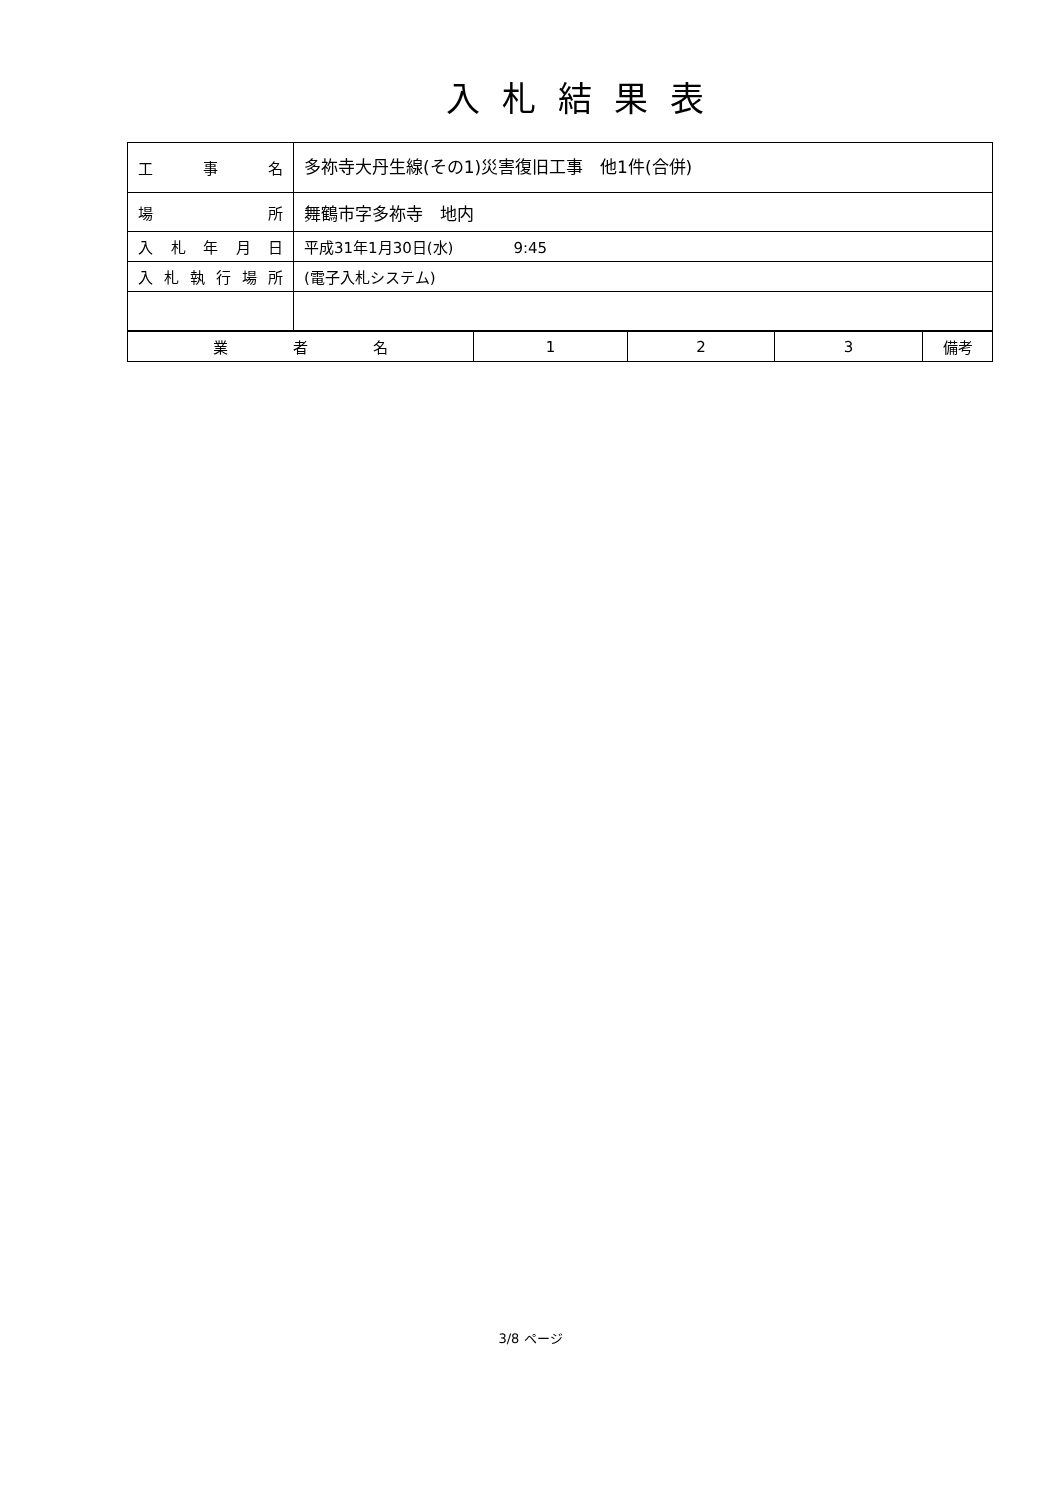入札結果表
| 工 事 名 | 多祢寺大丹生線(その1)災害復旧工事 他1件(合併) |
| 場 所 | 舞鶴市字多祢寺 地内 |
| 入札年月日 | 平成31年1月30日(水) 9:45 |
| 入札執行場所 | (電子入札システム) |
| 業 者 名 | 1 | 2 | 3 | 備考 |
3/8 ページ